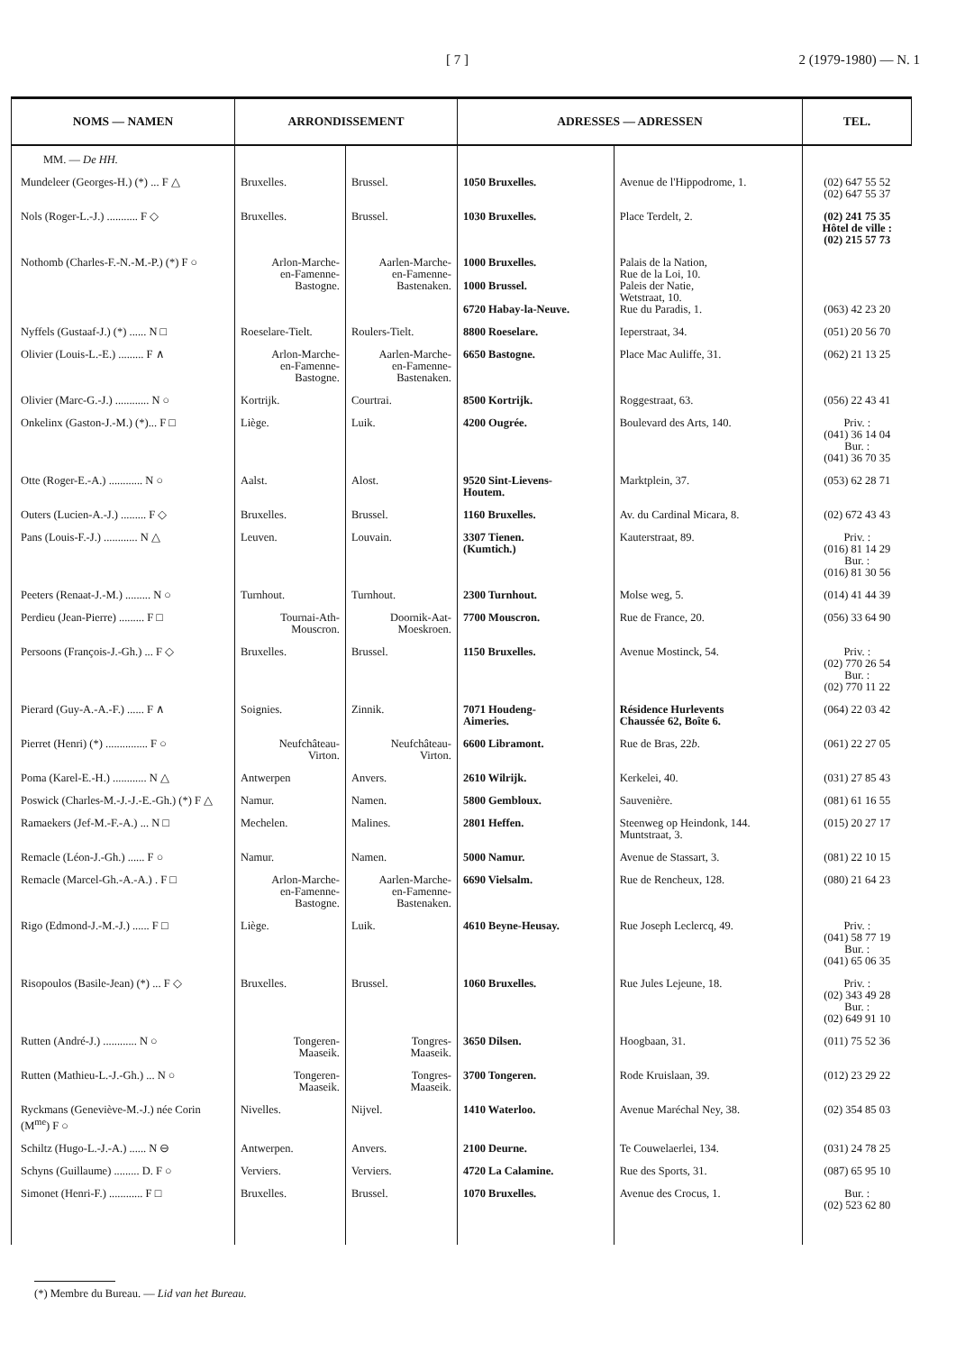[ 7 ] 2 (1979-1980) — N. 1
| NOMS — NAMEN | ARRONDISSEMENT | | ADRESSES — ADRESSEN | | TEL. |
| --- | --- | --- | --- | --- | --- |
| MM. — De HH. | | | | | |
| Mundeleer (Georges-H.) (*) ... F △ | Bruxelles. | Brussel. | 1050 Bruxelles. | Avenue de l'Hippodrome, 1. | (02) 647 55 52 (02) 647 55 37 |
| Nols (Roger-L.-J.) ........... F ◇ | Bruxelles. | Brussel. | 1030 Bruxelles. | Place Terdelt, 2. | (02) 241 75 35 Hôtel de ville : (02) 215 57 73 |
| Nothomb (Charles-F.-N.-M.-P.) (*) F ○ | Arlon-Marche- en-Famenne- Bastogne. | Aarlen-Marche- en-Famenne- Bastenaken. | 1000 Bruxelles. 1000 Brussel. 6720 Habay-la-Neuve. | Palais de la Nation, Rue de la Loi, 10. Paleis der Natie, Wetstraat, 10. Rue du Paradis, 1. | (063) 42 23 20 |
| Nyffels (Gustaaf-J.) (*) ...... N □ | Roeselare-Tielt. | Roulers-Tielt. | 8800 Roeselare. | Ieperstraat, 34. | (051) 20 56 70 |
| Olivier (Louis-L.-E.) ......... F ∧ | Arlon-Marche- en-Famenne- Bastogne. | Aarlen-Marche- en-Famenne- Bastenaken. | 6650 Bastogne. | Place Mac Auliffe, 31. | (062) 21 13 25 |
| Olivier (Marc-G.-J.) ............ N ○ | Kortrijk. | Courtrai. | 8500 Kortrijk. | Roggestraat, 63. | (056) 22 43 41 |
| Onkelinx (Gaston-J.-M.) (*)... F □ | Liège. | Luik. | 4200 Ougrée. | Boulevard des Arts, 140. | Priv. : (041) 36 14 04 Bur. : (041) 36 70 35 |
| Otte (Roger-E.-A.) ............ N ○ | Aalst. | Alost. | 9520 Sint-Lievens- Houtem. | Marktplein, 37. | (053) 62 28 71 |
| Outers (Lucien-A.-J.) ......... F ◇ | Bruxelles. | Brussel. | 1160 Bruxelles. | Av. du Cardinal Micara, 8. | (02) 672 43 43 |
| Pans (Louis-F.-J.) ............ N △ | Leuven. | Louvain. | 3307 Tienen. (Kumtich.) | Kauterstraat, 89. | Priv. : (016) 81 14 29 Bur. : (016) 81 30 56 |
| Peeters (Renaat-J.-M.) ......... N ○ | Turnhout. | Turnhout. | 2300 Turnhout. | Molse weg, 5. | (014) 41 44 39 |
| Perdieu (Jean-Pierre) ......... F □ | Tournai-Ath- Mouscron. | Doornik-Aat- Moeskroen. | 7700 Mouscron. | Rue de France, 20. | (056) 33 64 90 |
| Persoons (François-J.-Gh.) ... F ◇ | Bruxelles. | Brussel. | 1150 Bruxelles. | Avenue Mostinck, 54. | Priv. : (02) 770 26 54 Bur. : (02) 770 11 22 |
| Pierard (Guy-A.-A.-F.) ...... F ∧ | Soignies. | Zinnik. | 7071 Houdeng- Aimeries. | Résidence Hurlevents Chaussée 62, Boîte 6. | (064) 22 03 42 |
| Pierret (Henri) (*) ............... F ○ | Neufchâteau- Virton. | Neufchâteau- Virton. | 6600 Libramont. | Rue de Bras, 22 b . | (061) 22 27 05 |
| Poma (Karel-E.-H.) ............ N △ | Antwerpen | Anvers. | 2610 Wilrijk. | Kerkelei, 40. | (031) 27 85 43 |
| Poswick (Charles-M.-J.-J.-E.-Gh.) (*) F △ | Namur. | Namen. | 5800 Gembloux. | Sauvenière. | (081) 61 16 55 |
| Ramaekers (Jef-M.-F.-A.) ... N □ | Mechelen. | Malines. | 2801 Heffen. | Steenweg op Heindonk, 144. Muntstraat, 3. | (015) 20 27 17 |
| Remacle (Léon-J.-Gh.) ...... F ○ | Namur. | Namen. | 5000 Namur. | Avenue de Stassart, 3. | (081) 22 10 15 |
| Remacle (Marcel-Gh.-A.-A.) . F □ | Arlon-Marche- en-Famenne- Bastogne. | Aarlen-Marche- en-Famenne- Bastenaken. | 6690 Vielsalm. | Rue de Rencheux, 128. | (080) 21 64 23 |
| Rigo (Edmond-J.-M.-J.) ...... F □ | Liège. | Luik. | 4610 Beyne-Heusay. | Rue Joseph Leclercq, 49. | Priv. : (041) 58 77 19 Bur. : (041) 65 06 35 |
| Risopoulos (Basile-Jean) (*) ... F ◇ | Bruxelles. | Brussel. | 1060 Bruxelles. | Rue Jules Lejeune, 18. | Priv. : (02) 343 49 28 Bur. : (02) 649 91 10 |
| Rutten (André-J.) ............ N ○ | Tongeren- Maaseik. | Tongres- Maaseik. | 3650 Dilsen. | Hoogbaan, 31. | (011) 75 52 36 |
| Rutten (Mathieu-L.-J.-Gh.) ... N ○ | Tongeren- Maaseik. | Tongres- Maaseik. | 3700 Tongeren. | Rode Kruislaan, 39. | (012) 23 29 22 |
| Ryckmans (Geneviève-M.-J.) née Corin (M<sup>me</sup>) F ○ | Nivelles. | Nijvel. | 1410 Waterloo. | Avenue Maréchal Ney, 38. | (02) 354 85 03 |
| Schiltz (Hugo-L.-J.-A.) ...... N ⊖ | Antwerpen. | Anvers. | 2100 Deurne. | Te Couwelaerlei, 134. | (031) 24 78 25 |
| Schyns (Guillaume) ......... D. F ○ | Verviers. | Verviers. | 4720 La Calamine. | Rue des Sports, 31. | (087) 65 95 10 |
| Simonet (Henri-F.) ............ F □ | Bruxelles. | Brussel. | 1070 Bruxelles. | Avenue des Crocus, 1. | Bur. : (02) 523 62 80 |
(*) Membre du Bureau. — Lid van het Bureau.